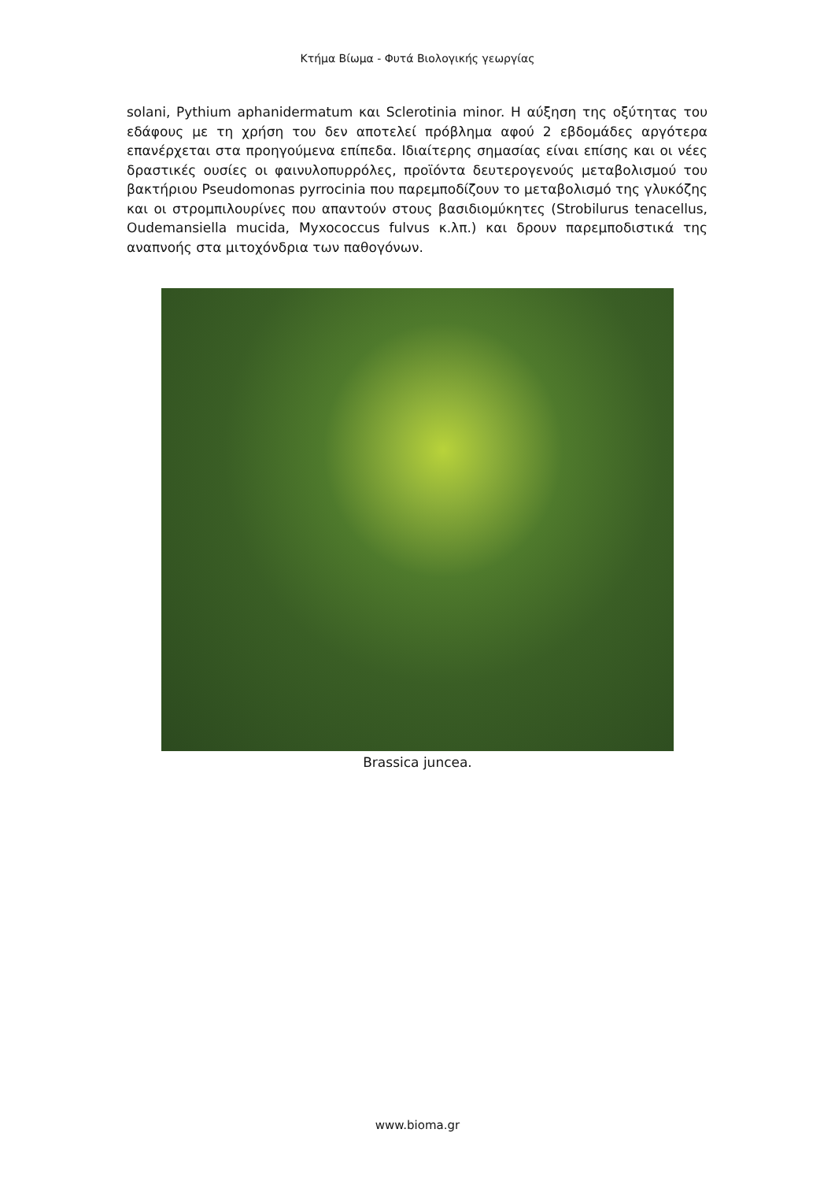Κτήμα Βίωμα - Φυτά Βιολογικής γεωργίας
solani, Pythium aphanidermatum και Sclerotinia minor. Η αύξηση της οξύτητας του εδάφους με τη χρήση του δεν αποτελεί πρόβλημα αφού 2 εβδομάδες αργότερα επανέρχεται στα προηγούμενα επίπεδα. Ιδιαίτερης σημασίας είναι επίσης και οι νέες δραστικές ουσίες οι φαινυλοπυρρόλες, προϊόντα δευτερογενούς μεταβολισμού του βακτήριου Pseudomonas pyrrocinia που παρεμποδίζουν το μεταβολισμό της γλυκόζης και οι στρομπιλουρίνες που απαντούν στους βασιδιομύκητες (Strobilurus tenacellus, Oudemansiella mucida, Myxococcus fulvus κ.λπ.) και δρουν παρεμποδιστικά της αναπνοής στα μιτοχόνδρια των παθογόνων.
Brassica juncea.
www.bioma.gr